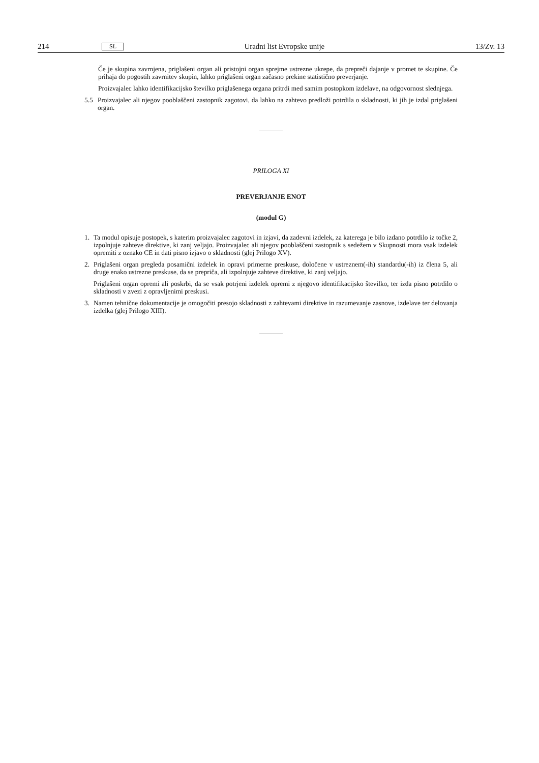214 SL Uradni list Evropske unije 13/Zv. 13
Če je skupina zavrnjena, priglašeni organ ali pristojni organ sprejme ustrezne ukrepe, da prepreči dajanje v promet te skupine. Če prihaja do pogostih zavrnitev skupin, lahko priglašeni organ začasno prekine statistično preverjanje.
Proizvajalec lahko identifikacijsko številko priglašenega organa pritrdi med samim postopkom izdelave, na odgovornost slednjega.
5.5
Proizvajalec ali njegov pooblaščeni zastopnik zagotovi, da lahko na zahtevo predloži potrdila o skladnosti, ki jih je izdal priglašeni organ.
PRILOGA XI
PREVERJANJE ENOT
(modul G)
1. Ta modul opisuje postopek, s katerim proizvajalec zagotovi in izjavi, da zadevni izdelek, za katerega je bilo izdano potrdilo iz točke 2, izpolnjuje zahteve direktive, ki zanj veljajo. Proizvajalec ali njegov pooblaščeni zastopnik s sedežem v Skupnosti mora vsak izdelek opremiti z oznako CE in dati pisno izjavo o skladnosti (glej Prilogo XV).
2. Priglašeni organ pregleda posamični izdelek in opravi primerne preskuse, določene v ustreznem(-ih) standardu(-ih) iz člena 5, ali druge enako ustrezne preskuse, da se prepriča, ali izpolnjuje zahteve direktive, ki zanj veljajo.
Priglašeni organ opremi ali poskrbi, da se vsak potrjeni izdelek opremi z njegovo identifikacijsko številko, ter izda pisno potrdilo o skladnosti v zvezi z opravljenimi preskusi.
3. Namen tehnične dokumentacije je omogočiti presojo skladnosti z zahtevami direktive in razumevanje zasnove, izdelave ter delovanja izdelka (glej Prilogo XIII).